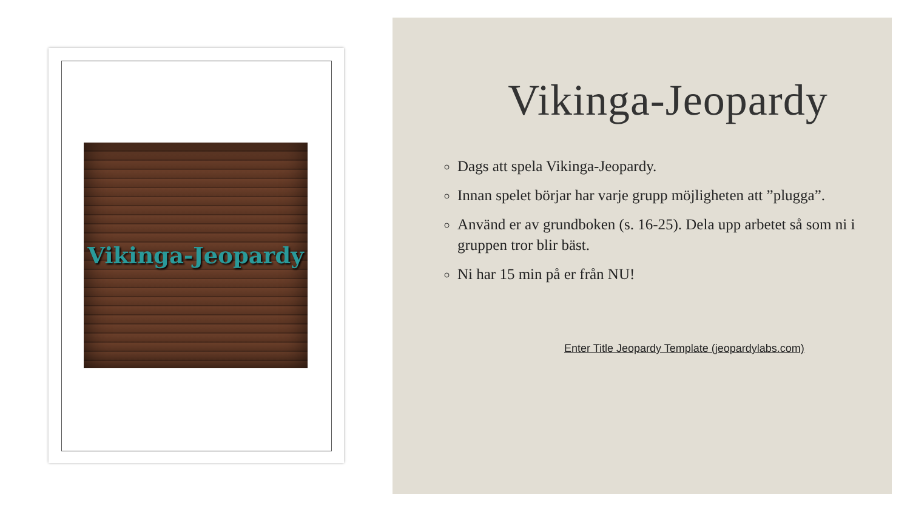Vikinga-Jeopardy
Vikinga-Jeopardy
Dags att spela Vikinga-Jeopardy.
Innan spelet börjar har varje grupp möjligheten att ”plugga”.
Använd er av grundboken (s. 16-25). Dela upp arbetet så som ni i gruppen tror blir bäst.
Ni har 15 min på er från NU!
Enter Title Jeopardy Template (jeopardylabs.com)